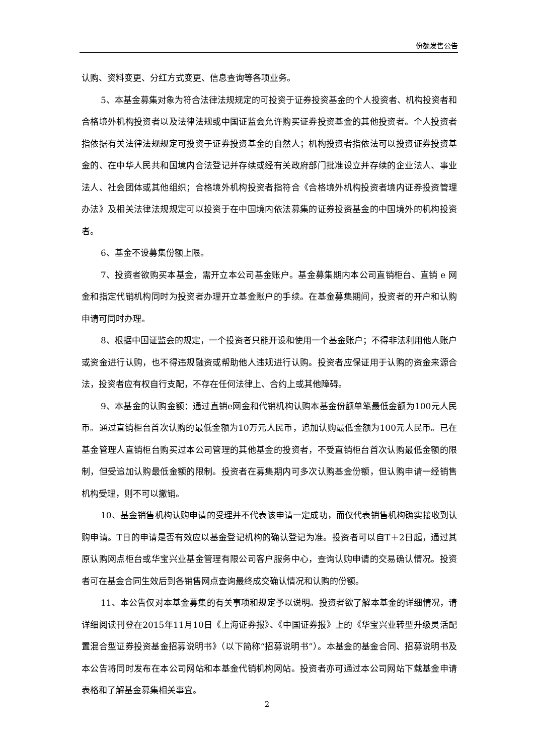份额发售公告
认购、资料变更、分红方式变更、信息查询等各项业务。
5、本基金募集对象为符合法律法规规定的可投资于证券投资基金的个人投资者、机构投资者和合格境外机构投资者以及法律法规或中国证监会允许购买证券投资基金的其他投资者。个人投资者指依据有关法律法规规定可投资于证券投资基金的自然人；机构投资者指依法可以投资证券投资基金的、在中华人民共和国境内合法登记并存续或经有关政府部门批准设立并存续的企业法人、事业法人、社会团体或其他组织；合格境外机构投资者指符合《合格境外机构投资者境内证券投资管理办法》及相关法律法规规定可以投资于在中国境内依法募集的证券投资基金的中国境外的机构投资者。
6、基金不设募集份额上限。
7、投资者欲购买本基金，需开立本公司基金账户。基金募集期内本公司直销柜台、直销 e 网金和指定代销机构同时为投资者办理开立基金账户的手续。在基金募集期间，投资者的开户和认购申请可同时办理。
8、根据中国证监会的规定，一个投资者只能开设和使用一个基金账户；不得非法利用他人账户或资金进行认购，也不得违规融资或帮助他人违规进行认购。投资者应保证用于认购的资金来源合法，投资者应有权自行支配，不存在任何法律上、合约上或其他障碍。
9、本基金的认购金额：通过直销e网金和代销机构认购本基金份额单笔最低金额为100元人民币。通过直销柜台首次认购的最低金额为10万元人民币，追加认购最低金额为100元人民币。已在基金管理人直销柜台购买过本公司管理的其他基金的投资者，不受直销柜台首次认购最低金额的限制，但受追加认购最低金额的限制。投资者在募集期内可多次认购基金份额，但认购申请一经销售机构受理，则不可以撤销。
10、基金销售机构认购申请的受理并不代表该申请一定成功，而仅代表销售机构确实接收到认购申请。T日的申请是否有效应以基金登记机构的确认登记为准。投资者可以自T＋2日起，通过其原认购网点柜台或华宝兴业基金管理有限公司客户服务中心，查询认购申请的交易确认情况。投资者可在基金合同生效后到各销售网点查询最终成交确认情况和认购的份额。
11、本公告仅对本基金募集的有关事项和规定予以说明。投资者欲了解本基金的详细情况，请详细阅读刊登在2015年11月10日《上海证券报》、《中国证券报》上的《华宝兴业转型升级灵活配置混合型证券投资基金招募说明书》（以下简称“招募说明书”）。本基金的基金合同、招募说明书及本公告将同时发布在本公司网站和本基金代销机构网站。投资者亦可通过本公司网站下载基金申请表格和了解基金募集相关事宜。
2